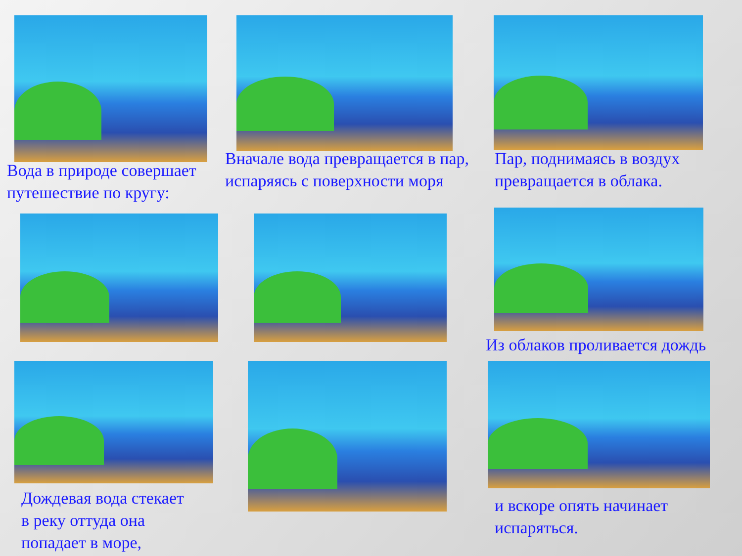Вода в природе совершает путешествие по кругу:
Вначале вода превращается в пар, испаряясь с поверхности моря
Пар, поднимаясь в воздух превращается в облака.
Из облаков проливается дождь
Дождевая вода стекает
в реку оттуда она
попадает в море,
и вскоре опять начинает испаряться.